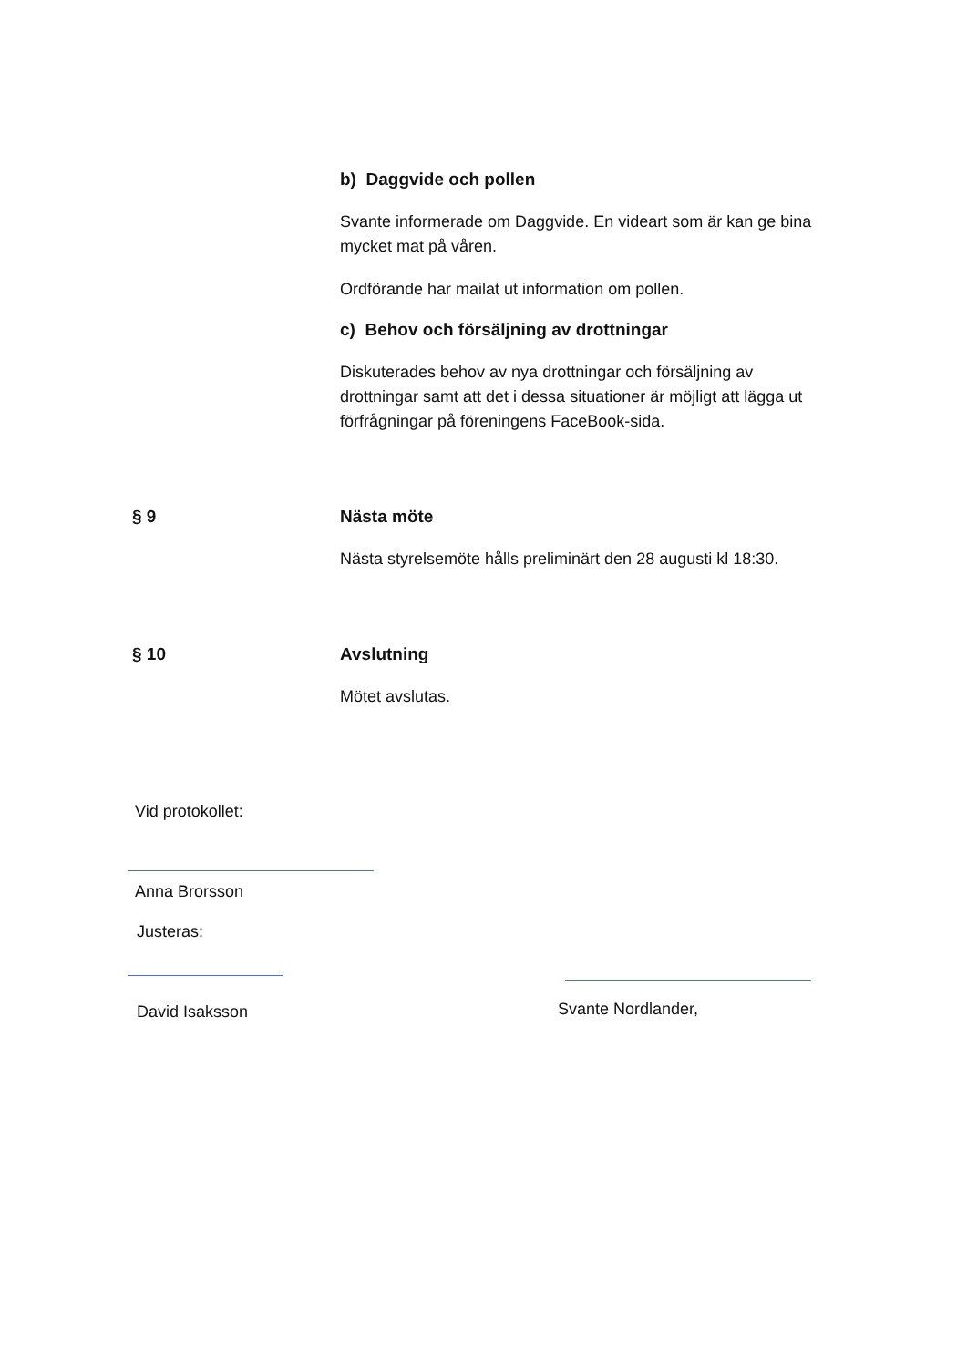b) Daggvide och pollen
Svante informerade om Daggvide. En videart som är kan ge bina mycket mat på våren.
Ordförande har mailat ut information om pollen.
c) Behov och försäljning av drottningar
Diskuterades behov av nya drottningar och försäljning av drottningar samt att det i dessa situationer är möjligt att lägga ut förfrågningar på föreningens FaceBook-sida.
§ 9 Nästa möte
Nästa styrelsemöte hålls preliminärt den 28 augusti kl 18:30.
§ 10 Avslutning
Mötet avslutas.
Vid protokollet:
Anna Brorsson
Justeras:
David Isaksson Svante Nordlander,